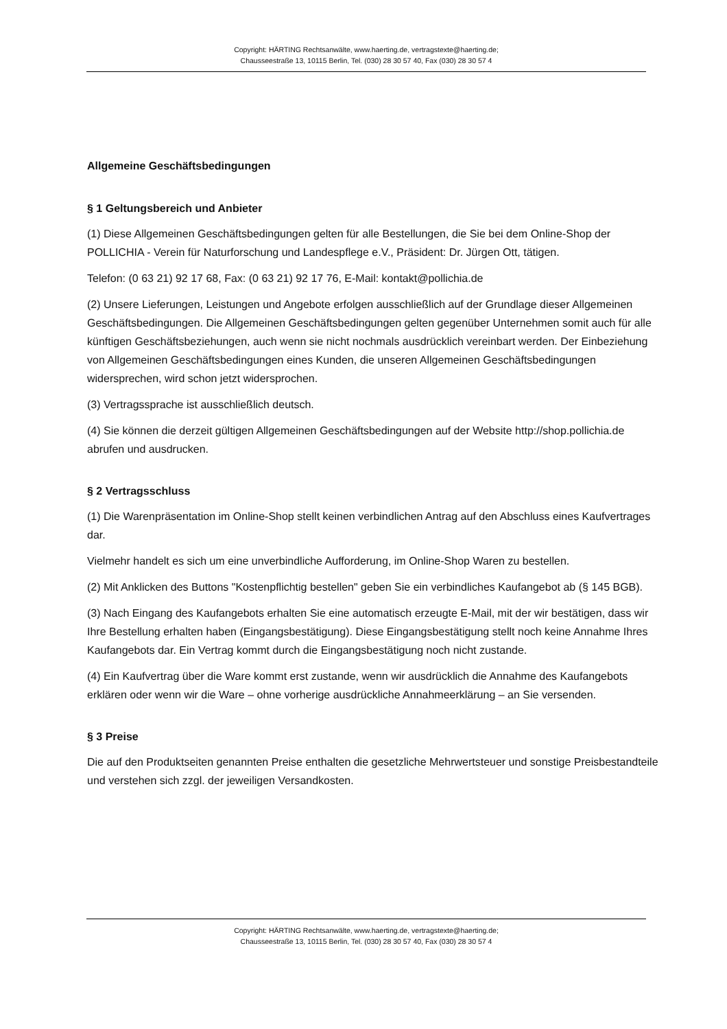Copyright: HÄRTING Rechtsanwälte, www.haerting.de, vertragstexte@haerting.de;
Chausseestraße 13, 10115 Berlin, Tel. (030) 28 30 57 40, Fax (030) 28 30 57 4
Allgemeine Geschäftsbedingungen
§ 1 Geltungsbereich und Anbieter
(1) Diese Allgemeinen Geschäftsbedingungen gelten für alle Bestellungen, die Sie bei dem Online-Shop der POLLICHIA - Verein für Naturforschung und Landespflege e.V., Präsident: Dr. Jürgen Ott, tätigen.
Telefon: (0 63 21) 92 17 68, Fax: (0 63 21) 92 17 76, E-Mail: kontakt@pollichia.de
(2) Unsere Lieferungen, Leistungen und Angebote erfolgen ausschließlich auf der Grundlage dieser Allgemeinen Geschäftsbedingungen. Die Allgemeinen Geschäftsbedingungen gelten gegenüber Unternehmen somit auch für alle künftigen Geschäftsbeziehungen, auch wenn sie nicht nochmals ausdrücklich vereinbart werden. Der Einbeziehung von Allgemeinen Geschäftsbedingungen eines Kunden, die unseren Allgemeinen Geschäftsbedingungen widersprechen, wird schon jetzt widersprochen.
(3) Vertragssprache ist ausschließlich deutsch.
(4) Sie können die derzeit gültigen Allgemeinen Geschäftsbedingungen auf der Website http://shop.pollichia.de abrufen und ausdrucken.
§ 2 Vertragsschluss
(1) Die Warenpräsentation im Online-Shop stellt keinen verbindlichen Antrag auf den Abschluss eines Kaufvertrages dar.
Vielmehr handelt es sich um eine unverbindliche Aufforderung, im Online-Shop Waren zu bestellen.
(2) Mit Anklicken des Buttons "Kostenpflichtig bestellen" geben Sie ein verbindliches Kaufangebot ab (§ 145 BGB).
(3) Nach Eingang des Kaufangebots erhalten Sie eine automatisch erzeugte E-Mail, mit der wir bestätigen, dass wir Ihre Bestellung erhalten haben (Eingangsbestätigung). Diese Eingangsbestätigung stellt noch keine Annahme Ihres Kaufangebots dar. Ein Vertrag kommt durch die Eingangsbestätigung noch nicht zustande.
(4) Ein Kaufvertrag über die Ware kommt erst zustande, wenn wir ausdrücklich die Annahme des Kaufangebots erklären oder wenn wir die Ware – ohne vorherige ausdrückliche Annahmeerklärung – an Sie versenden.
§ 3 Preise
Die auf den Produktseiten genannten Preise enthalten die gesetzliche Mehrwertsteuer und sonstige Preisbestandteile und verstehen sich zzgl. der jeweiligen Versandkosten.
Copyright: HÄRTING Rechtsanwälte, www.haerting.de, vertragstexte@haerting.de;
Chausseestraße 13, 10115 Berlin, Tel. (030) 28 30 57 40, Fax (030) 28 30 57 4